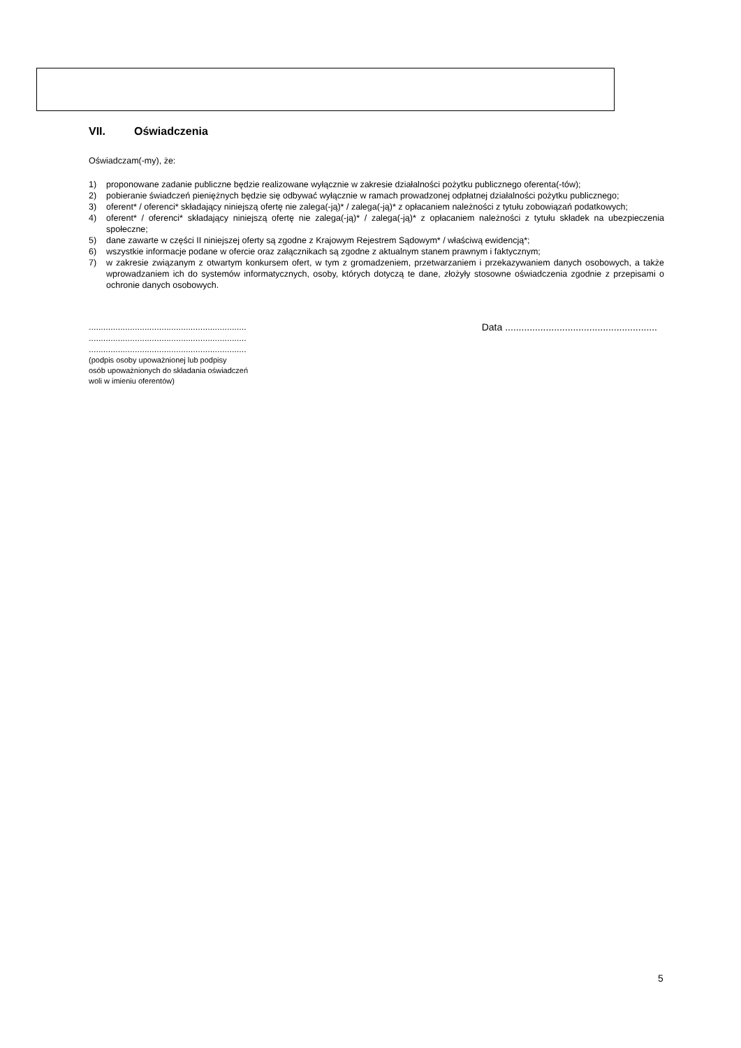VII. Oświadczenia
Oświadczam(-my), że:
1) proponowane zadanie publiczne będzie realizowane wyłącznie w zakresie działalności pożytku publicznego oferenta(-tów);
2) pobieranie świadczeń pieniężnych będzie się odbywać wyłącznie w ramach prowadzonej odpłatnej działalności pożytku publicznego;
3) oferent* / oferenci* składający niniejszą ofertę nie zalega(-ją)* / zalega(-ją)* z opłacaniem należności z tytułu zobowiązań podatkowych;
4) oferent* / oferenci* składający niniejszą ofertę nie zalega(-ją)* / zalega(-ją)* z opłacaniem należności z tytułu składek na ubezpieczenia społeczne;
5) dane zawarte w części II niniejszej oferty są zgodne z Krajowym Rejestrem Sądowym* / właściwą ewidencją*;
6) wszystkie informacje podane w ofercie oraz załącznikach są zgodne z aktualnym stanem prawnym i faktycznym;
7) w zakresie związanym z otwartym konkursem ofert, w tym z gromadzeniem, przetwarzaniem i przekazywaniem danych osobowych, a także wprowadzaniem ich do systemów informatycznych, osoby, których dotyczą te dane, złożyły stosowne oświadczenia zgodnie z przepisami o ochronie danych osobowych.
.................................................................
.................................................................
.................................................................
(podpis osoby upoważnionej lub podpisy
osób upoważnionych do składania oświadczeń
woli w imieniu oferentów)
Data ........................................................
5